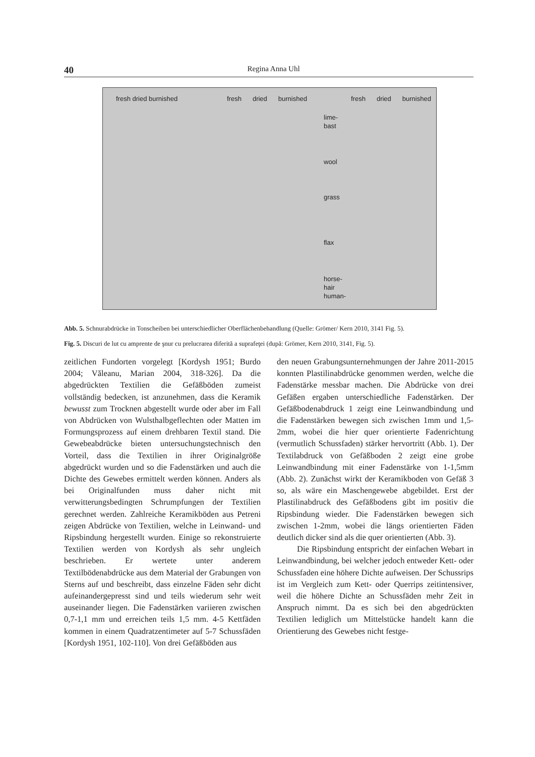40
Regina Anna Uhl
fresh dried burnished fresh dried burnished fresh dried burnished
lime-
bast
wool
grass
flax
horse-
hair
human-
Abb. 5. Schnurabdrücke in Tonscheiben bei unterschiedlicher Oberflächenbehandlung (Quelle: Grömer/ Kern 2010, 3141 Fig. 5).
Fig. 5. Discuri de lut cu amprente de şnur cu prelucrarea diferită a suprafeţei (după: Grömer, Kern 2010, 3141, Fig. 5).
zeitlichen Fundorten vorgelegt [Kordysh 1951; Burdo 2004; Văleanu, Marian 2004, 318-326]. Da die abgedrückten Textilien die Gefäßböden zumeist vollständig bedecken, ist anzunehmen, dass die Keramik bewusst zum Trocknen abgestellt wurde oder aber im Fall von Abdrücken von Wulsthalbgeflechten oder Matten im Formungsprozess auf einem drehbaren Textil stand. Die Gewebeabdrücke bieten untersuchungstechnisch den Vorteil, dass die Textilien in ihrer Originalgröße abgedrückt wurden und so die Fadenstärken und auch die Dichte des Gewebes ermittelt werden können. Anders als bei Originalfunden muss daher nicht mit verwitterungsbedingten Schrumpfungen der Textilien gerechnet werden. Zahlreiche Keramikböden aus Petreni zeigen Abdrücke von Textilien, welche in Leinwand- und Ripsbindung hergestellt wurden. Einige so rekonstruierte Textilien werden von Kordysh als sehr ungleich beschrieben. Er wertete unter anderem Textilbödenabdrücke aus dem Material der Grabungen von Sterns auf und beschreibt, dass einzelne Fäden sehr dicht aufeinandergepresst sind und teils wiederum sehr weit auseinander liegen. Die Fadenstärken variieren zwischen 0,7-1,1 mm und erreichen teils 1,5 mm. 4-5 Kettfäden kommen in einem Quadratzentimeter auf 5-7 Schussfäden [Kordysh 1951, 102-110]. Von drei Gefäßböden aus
den neuen Grabungsunternehmungen der Jahre 2011-2015 konnten Plastilinabdrücke genommen werden, welche die Fadenstärke messbar machen. Die Abdrücke von drei Gefäßen ergaben unterschiedliche Fadenstärken. Der Gefäßbodenabdruck 1 zeigt eine Leinwandbindung und die Fadenstärken bewegen sich zwischen 1mm und 1,5-2mm, wobei die hier quer orientierte Fadenrichtung (vermutlich Schussfaden) stärker hervortritt (Abb. 1). Der Textilabdruck von Gefäßboden 2 zeigt eine grobe Leinwandbindung mit einer Fadenstärke von 1-1,5mm (Abb. 2). Zunächst wirkt der Keramikboden von Gefäß 3 so, als wäre ein Maschengewebe abgebildet. Erst der Plastilinabdruck des Gefäßbodens gibt im positiv die Ripsbindung wieder. Die Fadenstärken bewegen sich zwischen 1-2mm, wobei die längs orientierten Fäden deutlich dicker sind als die quer orientierten (Abb. 3).
Die Ripsbindung entspricht der einfachen Webart in Leinwandbindung, bei welcher jedoch entweder Kett- oder Schussfaden eine höhere Dichte aufweisen. Der Schussrips ist im Vergleich zum Kett- oder Querrips zeitintensiver, weil die höhere Dichte an Schussfäden mehr Zeit in Anspruch nimmt. Da es sich bei den abgedrückten Textilien lediglich um Mittelstücke handelt kann die Orientierung des Gewebes nicht festge-